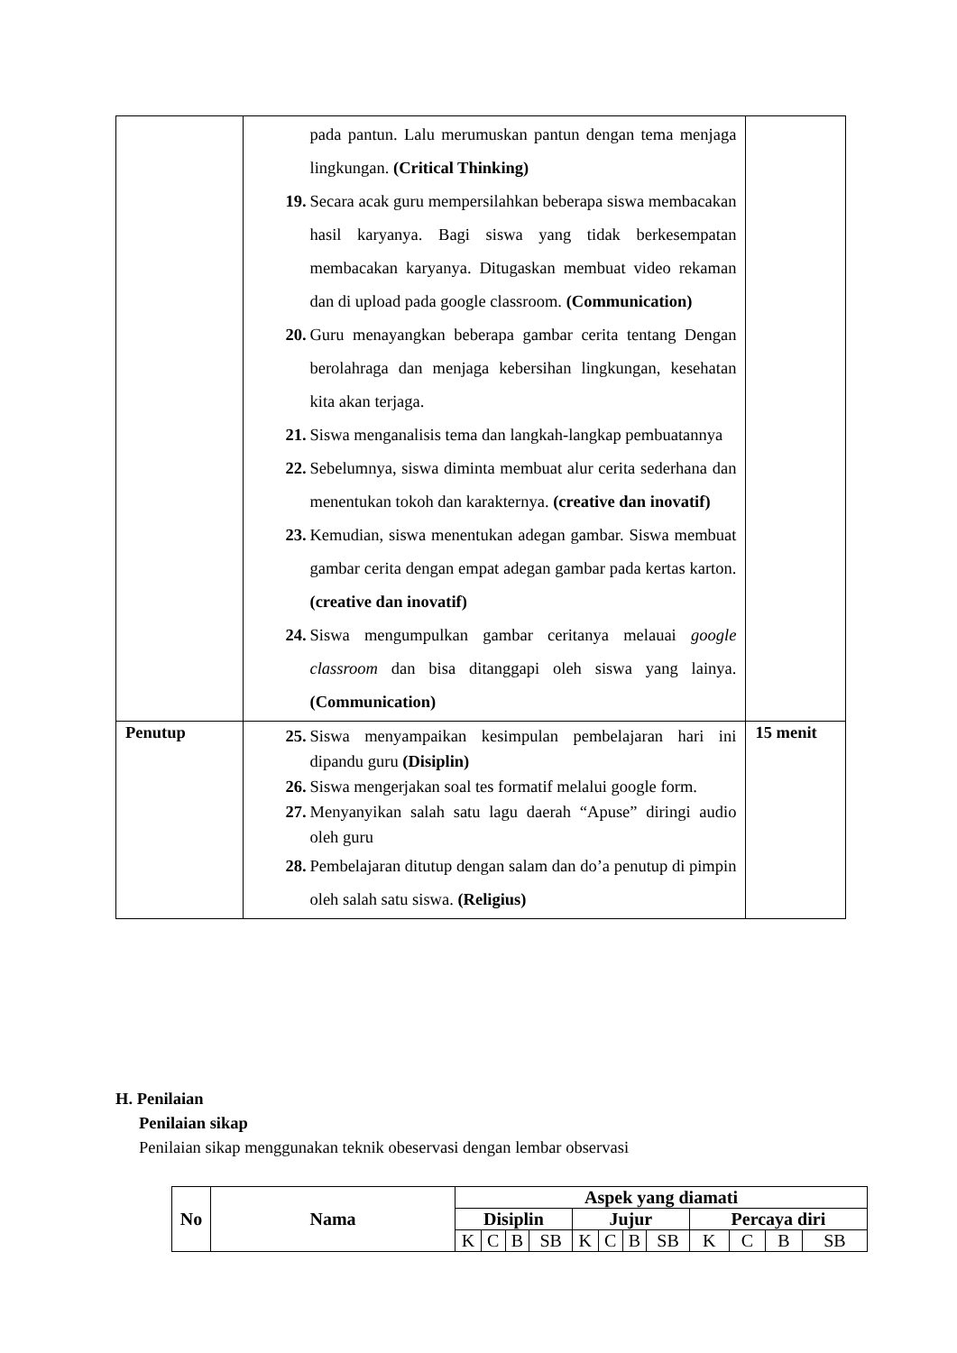| | pada pantun. Lalu merumuskan pantun dengan tema menjaga lingkungan. (Critical Thinking) 19. Secara acak guru mempersilahkan beberapa siswa membacakan hasil karyanya. Bagi siswa yang tidak berkesempatan membacakan karyanya. Ditugaskan membuat video rekaman dan di upload pada google classroom. (Communication) 20. Guru menayangkan beberapa gambar cerita tentang Dengan berolahraga dan menjaga kebersihan lingkungan, kesehatan kita akan terjaga. 21. Siswa menganalisis tema dan langkah-langkap pembuatannya 22. Sebelumnya, siswa diminta membuat alur cerita sederhana dan menentukan tokoh dan karakternya. (creative dan inovatif) 23. Kemudian, siswa menentukan adegan gambar. Siswa membuat gambar cerita dengan empat adegan gambar pada kertas karton. (creative dan inovatif) 24. Siswa mengumpulkan gambar ceritanya melauai google classroom dan bisa ditanggapi oleh siswa yang lainya. (Communication) | |
| Penutup | 25. Siswa menyampaikan kesimpulan pembelajaran hari ini dipandu guru (Disiplin) 26. Siswa mengerjakan soal tes formatif melalui google form. 27. Menyanyikan salah satu lagu daerah “Apuse” diringi audio oleh guru 28. Pembelajaran ditutup dengan salam dan do’a penutup di pimpin oleh salah satu siswa. (Religius) | 15 menit |
H. Penilaian
Penilaian sikap
Penilaian sikap menggunakan teknik obeservasi dengan lembar observasi
| No | Nama | Aspek yang diamati | | | | | | | | | | | |
| --- | --- | --- | --- | --- | --- | --- | --- | --- | --- | --- | --- | --- | --- |
| | | Disiplin | | | | Jujur | | | | Percaya diri | | | |
| | | K | C | B | SB | K | C | B | SB | K | C | B | SB |